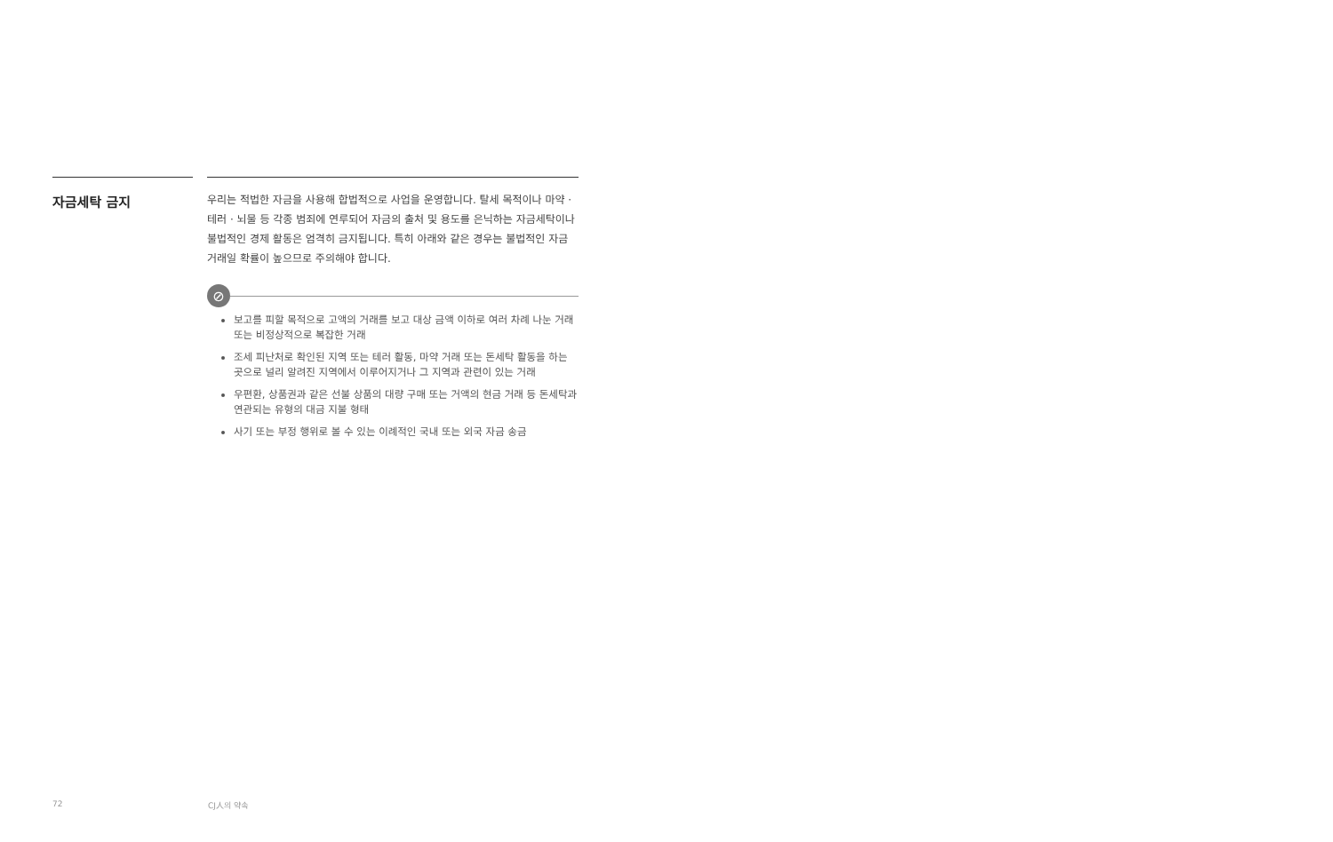자금세탁 금지
우리는 적법한 자금을 사용해 합법적으로 사업을 운영합니다. 탈세 목적이나 마약 · 테러 · 뇌물 등 각종 범죄에 연루되어 자금의 출처 및 용도를 은닉하는 자금세탁이나 불법적인 경제 활동은 엄격히 금지됩니다. 특히 아래와 같은 경우는 불법적인 자금 거래일 확률이 높으므로 주의해야 합니다.
⊘
보고를 피할 목적으로 고액의 거래를 보고 대상 금액 이하로 여러 차례 나눈 거래 또는 비정상적으로 복잡한 거래
조세 피난처로 확인된 지역 또는 테러 활동, 마약 거래 또는 돈세탁 활동을 하는 곳으로 널리 알려진 지역에서 이루어지거나 그 지역과 관련이 있는 거래
우편환, 상품권과 같은 선불 상품의 대량 구매 또는 거액의 현금 거래 등 돈세탁과 연관되는 유형의 대금 지불 형태
사기 또는 부정 행위로 볼 수 있는 이례적인 국내 또는 외국 자금 송금
72 CJ人의 약속